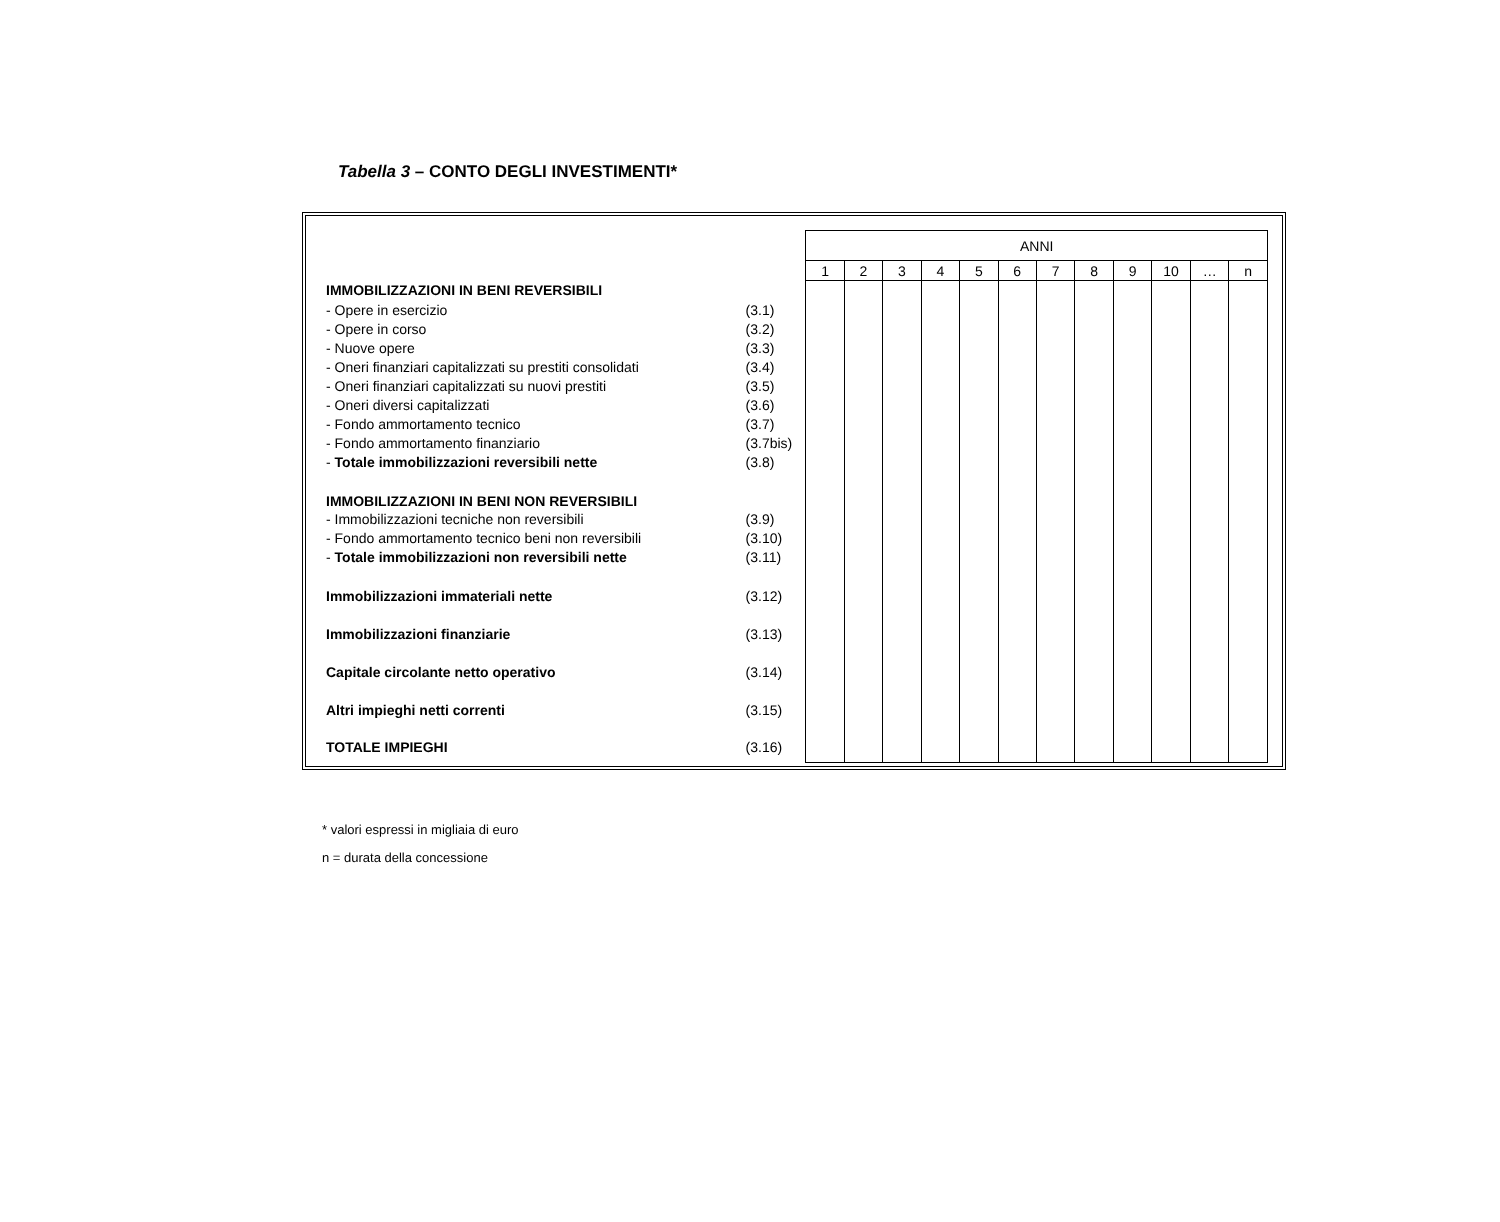Tabella 3 – CONTO DEGLI INVESTIMENTI*
| | | ANNI | | | | | | | | | | | |
| | | 1 | 2 | 3 | 4 | 5 | 6 | 7 | 8 | 9 | 10 | … | n |
| IMMOBILIZZAZIONI IN BENI REVERSIBILI | | | | | | | | | | | | | |
| - Opere in esercizio | (3.1) | | | | | | | | | | | | |
| - Opere in corso | (3.2) | | | | | | | | | | | | |
| - Nuove opere | (3.3) | | | | | | | | | | | | |
| - Oneri finanziari capitalizzati su prestiti consolidati | (3.4) | | | | | | | | | | | | |
| - Oneri finanziari capitalizzati su nuovi prestiti | (3.5) | | | | | | | | | | | | |
| - Oneri diversi capitalizzati | (3.6) | | | | | | | | | | | | |
| - Fondo ammortamento tecnico | (3.7) | | | | | | | | | | | | |
| - Fondo ammortamento finanziario | (3.7bis) | | | | | | | | | | | | |
| - Totale immobilizzazioni reversibili nette | (3.8) | | | | | | | | | | | | |
| IMMOBILIZZAZIONI IN BENI NON REVERSIBILI | | | | | | | | | | | | | |
| - Immobilizzazioni tecniche non reversibili | (3.9) | | | | | | | | | | | | |
| - Fondo ammortamento tecnico beni non reversibili | (3.10) | | | | | | | | | | | | |
| - Totale immobilizzazioni non reversibili nette | (3.11) | | | | | | | | | | | | |
| Immobilizzazioni immateriali nette | (3.12) | | | | | | | | | | | | |
| Immobilizzazioni finanziarie | (3.13) | | | | | | | | | | | | |
| Capitale circolante netto operativo | (3.14) | | | | | | | | | | | | |
| Altri impieghi netti correnti | (3.15) | | | | | | | | | | | | |
| TOTALE IMPIEGHI | (3.16) | | | | | | | | | | | | |
* valori espressi in migliaia di euro
n = durata della concessione